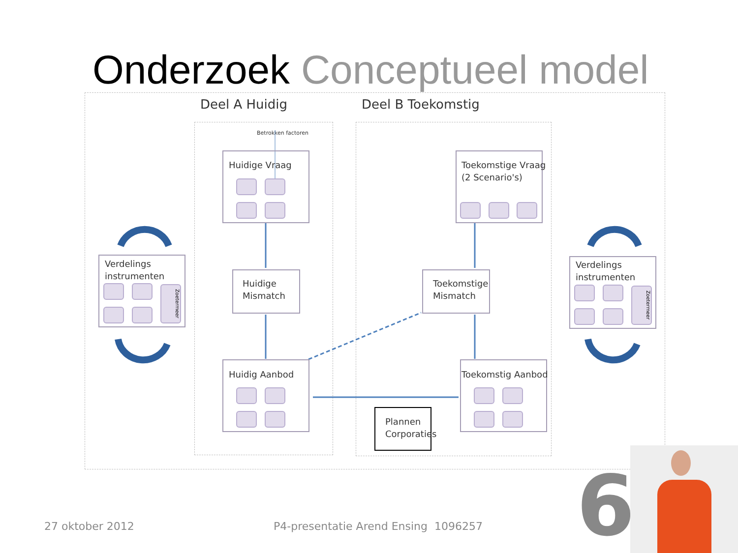Onderzoek Conceptueel model
Deel A Huidig Deel B Toekomstig
Betrokken factoren
Huidige Vraag
Toekomstige Vraag
(2 Scenario's)
Huidige
Mismatch
Toekomstige
Mismatch
Huidig Aanbod Toekomstig Aanbod
Plannen
Corporaties
Verdelings
instrumenten
Zoetermeer
Verdelings
instrumenten
Zoetermeer
27 oktober 2012
P4-presentatie Arend Ensing 1096257
6